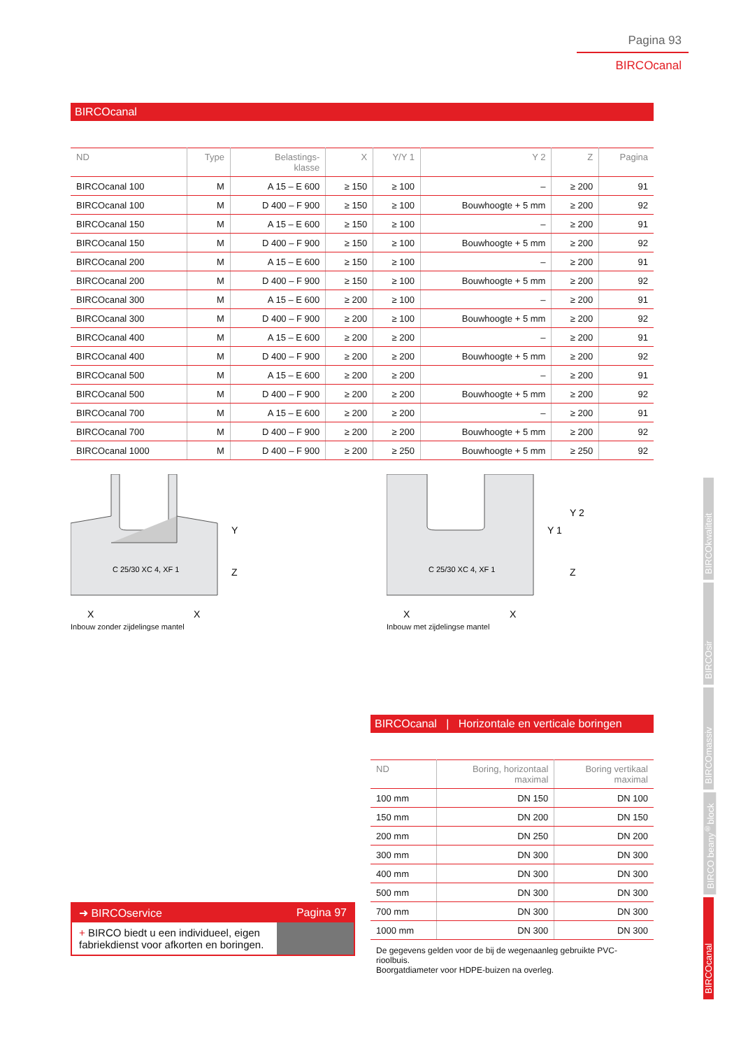Pagina 93
BIRCOcanal
BIRCOcanal
| ND | Type | Belastings- klasse | X | Y/Y 1 | Y 2 | Z | Pagina |
| --- | --- | --- | --- | --- | --- | --- | --- |
| BIRCOcanal 100 | M | A 15 – E 600 | ≥ 150 | ≥ 100 | – | ≥ 200 | 91 |
| BIRCOcanal 100 | M | D 400 – F 900 | ≥ 150 | ≥ 100 | Bouwhoogte + 5 mm | ≥ 200 | 92 |
| BIRCOcanal 150 | M | A 15 – E 600 | ≥ 150 | ≥ 100 | – | ≥ 200 | 91 |
| BIRCOcanal 150 | M | D 400 – F 900 | ≥ 150 | ≥ 100 | Bouwhoogte + 5 mm | ≥ 200 | 92 |
| BIRCOcanal 200 | M | A 15 – E 600 | ≥ 150 | ≥ 100 | – | ≥ 200 | 91 |
| BIRCOcanal 200 | M | D 400 – F 900 | ≥ 150 | ≥ 100 | Bouwhoogte + 5 mm | ≥ 200 | 92 |
| BIRCOcanal 300 | M | A 15 – E 600 | ≥ 200 | ≥ 100 | – | ≥ 200 | 91 |
| BIRCOcanal 300 | M | D 400 – F 900 | ≥ 200 | ≥ 100 | Bouwhoogte + 5 mm | ≥ 200 | 92 |
| BIRCOcanal 400 | M | A 15 – E 600 | ≥ 200 | ≥ 200 | – | ≥ 200 | 91 |
| BIRCOcanal 400 | M | D 400 – F 900 | ≥ 200 | ≥ 200 | Bouwhoogte + 5 mm | ≥ 200 | 92 |
| BIRCOcanal 500 | M | A 15 – E 600 | ≥ 200 | ≥ 200 | – | ≥ 200 | 91 |
| BIRCOcanal 500 | M | D 400 – F 900 | ≥ 200 | ≥ 200 | Bouwhoogte + 5 mm | ≥ 200 | 92 |
| BIRCOcanal 700 | M | A 15 – E 600 | ≥ 200 | ≥ 200 | – | ≥ 200 | 91 |
| BIRCOcanal 700 | M | D 400 – F 900 | ≥ 200 | ≥ 200 | Bouwhoogte + 5 mm | ≥ 200 | 92 |
| BIRCOcanal 1000 | M | D 400 – F 900 | ≥ 200 | ≥ 250 | Bouwhoogte + 5 mm | ≥ 250 | 92 |
C 25/30 XC 4, XF 1
X
X
Y
Z
Inbouw zonder zijdelingse mantel
C 25/30 XC 4, XF 1
X
X
Y 1
Y 2
Z
Inbouw met zijdelingse mantel
BIRCOcanal | Horizontale en verticale boringen
| ND | Boring, horizontaal maximal | Boring vertikaal maximal |
| --- | --- | --- |
| 100 mm | DN 150 | DN 100 |
| 150 mm | DN 200 | DN 150 |
| 200 mm | DN 250 | DN 200 |
| 300 mm | DN 300 | DN 300 |
| 400 mm | DN 300 | DN 300 |
| 500 mm | DN 300 | DN 300 |
| 700 mm | DN 300 | DN 300 |
| 1000 mm | DN 300 | DN 300 |
De gegevens gelden voor de bij de wegenaanleg gebruikte PVC-rioolbuis.
Boorgatdiameter voor HDPE-buizen na overleg.
➜ BIRCOservice Pagina 97
+ BIRCO biedt u een individueel, eigen fabriekdienst voor afkorten en boringen.
BIRCOkwaliteit
BIRCOsir
BIRCOmassiv
BIRCO beany<sup>®</sup>block
BIRCOcanal